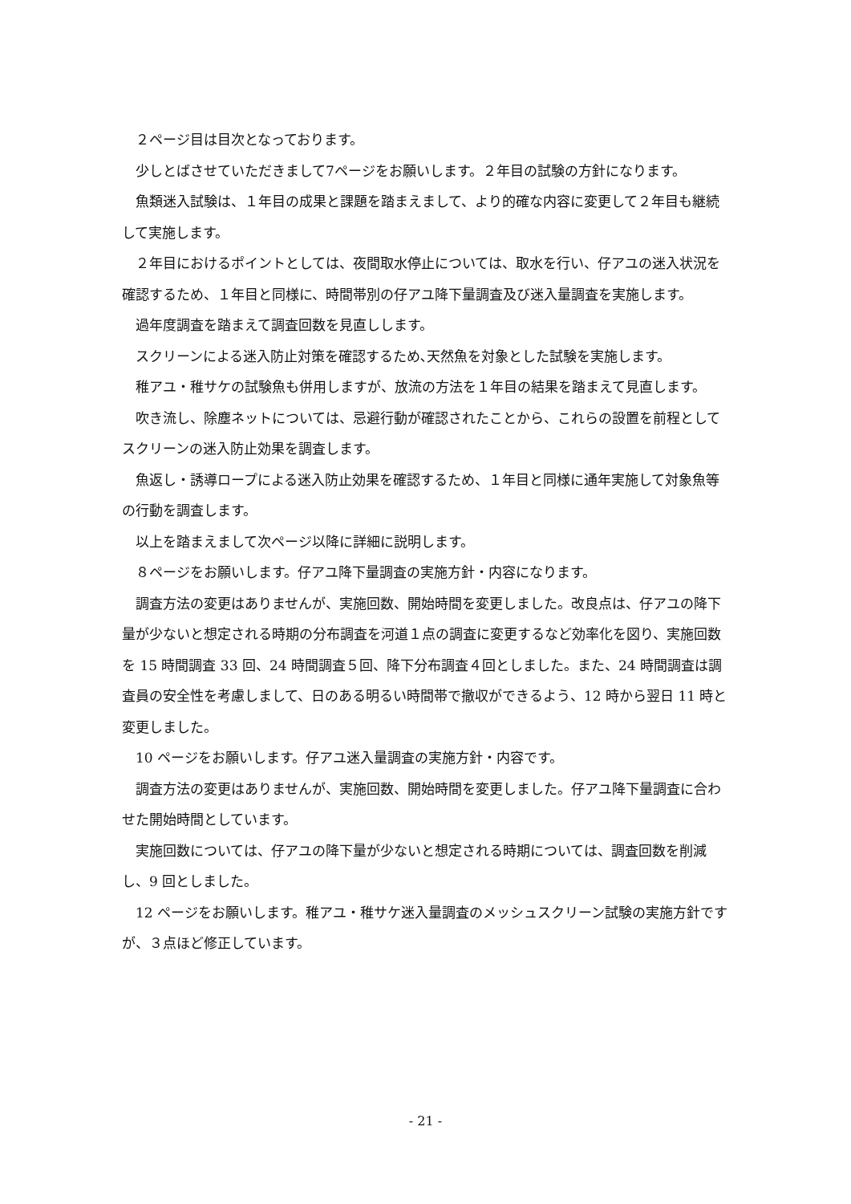２ページ目は目次となっております。
少しとばさせていただきまして7ページをお願いします。２年目の試験の方針になります。
魚類迷入試験は、１年目の成果と課題を踏まえまして、より的確な内容に変更して２年目も継続して実施します。
２年目におけるポイントとしては、夜間取水停止については、取水を行い、仔アユの迷入状況を確認するため、１年目と同様に、時間帯別の仔アユ降下量調査及び迷入量調査を実施します。
過年度調査を踏まえて調査回数を見直しします。
スクリーンによる迷入防止対策を確認するため､天然魚を対象とした試験を実施します。
稚アユ・稚サケの試験魚も併用しますが、放流の方法を１年目の結果を踏まえて見直します。
吹き流し、除塵ネットについては、忌避行動が確認されたことから、これらの設置を前程としてスクリーンの迷入防止効果を調査します。
魚返し・誘導ロープによる迷入防止効果を確認するため、１年目と同様に通年実施して対象魚等の行動を調査します。
以上を踏まえまして次ページ以降に詳細に説明します。
８ページをお願いします。仔アユ降下量調査の実施方針・内容になります。
調査方法の変更はありませんが、実施回数、開始時間を変更しました。改良点は、仔アユの降下量が少ないと想定される時期の分布調査を河道１点の調査に変更するなど効率化を図り、実施回数を 15 時間調査 33 回、24 時間調査５回、降下分布調査４回としました。また、24 時間調査は調査員の安全性を考慮しまして、日のある明るい時間帯で撤収ができるよう、12 時から翌日 11 時と変更しました。
10 ページをお願いします。仔アユ迷入量調査の実施方針・内容です。
調査方法の変更はありませんが、実施回数、開始時間を変更しました。仔アユ降下量調査に合わせた開始時間としています。
実施回数については、仔アユの降下量が少ないと想定される時期については、調査回数を削減し、9 回としました。
12 ページをお願いします。稚アユ・稚サケ迷入量調査のメッシュスクリーン試験の実施方針ですが、３点ほど修正しています。
- 21 -